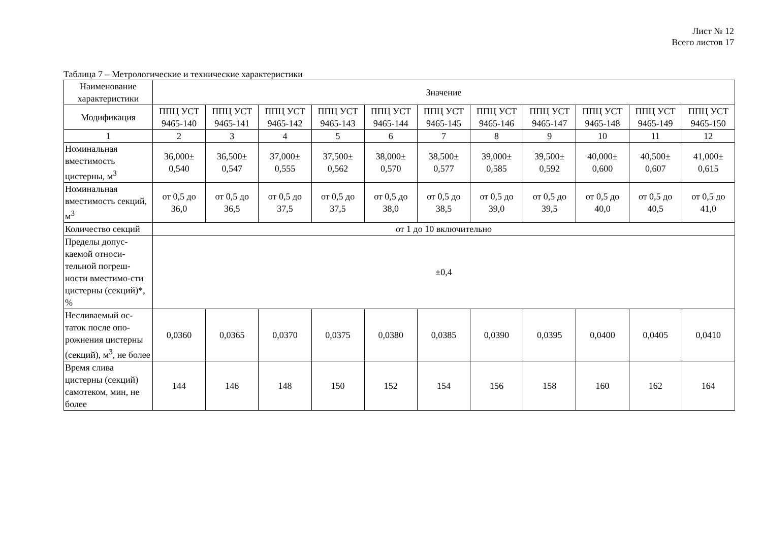Лист № 12
Всего листов 17
Таблица 7 – Метрологические и технические характеристики
| Наименование характеристики | Значение | | | | | | | | | | |
| --- | --- | --- | --- | --- | --- | --- | --- | --- | --- | --- | --- |
| Модификация | ППЦ УСТ 9465-140 | ППЦ УСТ 9465-141 | ППЦ УСТ 9465-142 | ППЦ УСТ 9465-143 | ППЦ УСТ 9465-144 | ППЦ УСТ 9465-145 | ППЦ УСТ 9465-146 | ППЦ УСТ 9465-147 | ППЦ УСТ 9465-148 | ППЦ УСТ 9465-149 | ППЦ УСТ 9465-150 |
| 1 | 2 | 3 | 4 | 5 | 6 | 7 | 8 | 9 | 10 | 11 | 12 |
| Номинальная вместимость цистерны, м<sup>3</sup> | 36,000± 0,540 | 36,500± 0,547 | 37,000± 0,555 | 37,500± 0,562 | 38,000± 0,570 | 38,500± 0,577 | 39,000± 0,585 | 39,500± 0,592 | 40,000± 0,600 | 40,500± 0,607 | 41,000± 0,615 |
| Номинальная вместимость секций, м<sup>3</sup> | от 0,5 до 36,0 | от 0,5 до 36,5 | от 0,5 до 37,5 | от 0,5 до 37,5 | от 0,5 до 38,0 | от 0,5 до 38,5 | от 0,5 до 39,0 | от 0,5 до 39,5 | от 0,5 до 40,0 | от 0,5 до 40,5 | от 0,5 до 41,0 |
| Количество секций | от 1 до 10 включительно | | | | | | | | | | |
| Пределы допус-каемой относи-тельной погреш-ности вместимо-сти цистерны (секций)*, % | ±0,4 | | | | | | | | | | |
| Несливаемый ос-таток после опо-рожнения цистерны (секций), м<sup>3</sup>, не более | 0,0360 | 0,0365 | 0,0370 | 0,0375 | 0,0380 | 0,0385 | 0,0390 | 0,0395 | 0,0400 | 0,0405 | 0,0410 |
| Время слива цистерны (секций) самотеком, мин, не более | 144 | 146 | 148 | 150 | 152 | 154 | 156 | 158 | 160 | 162 | 164 |